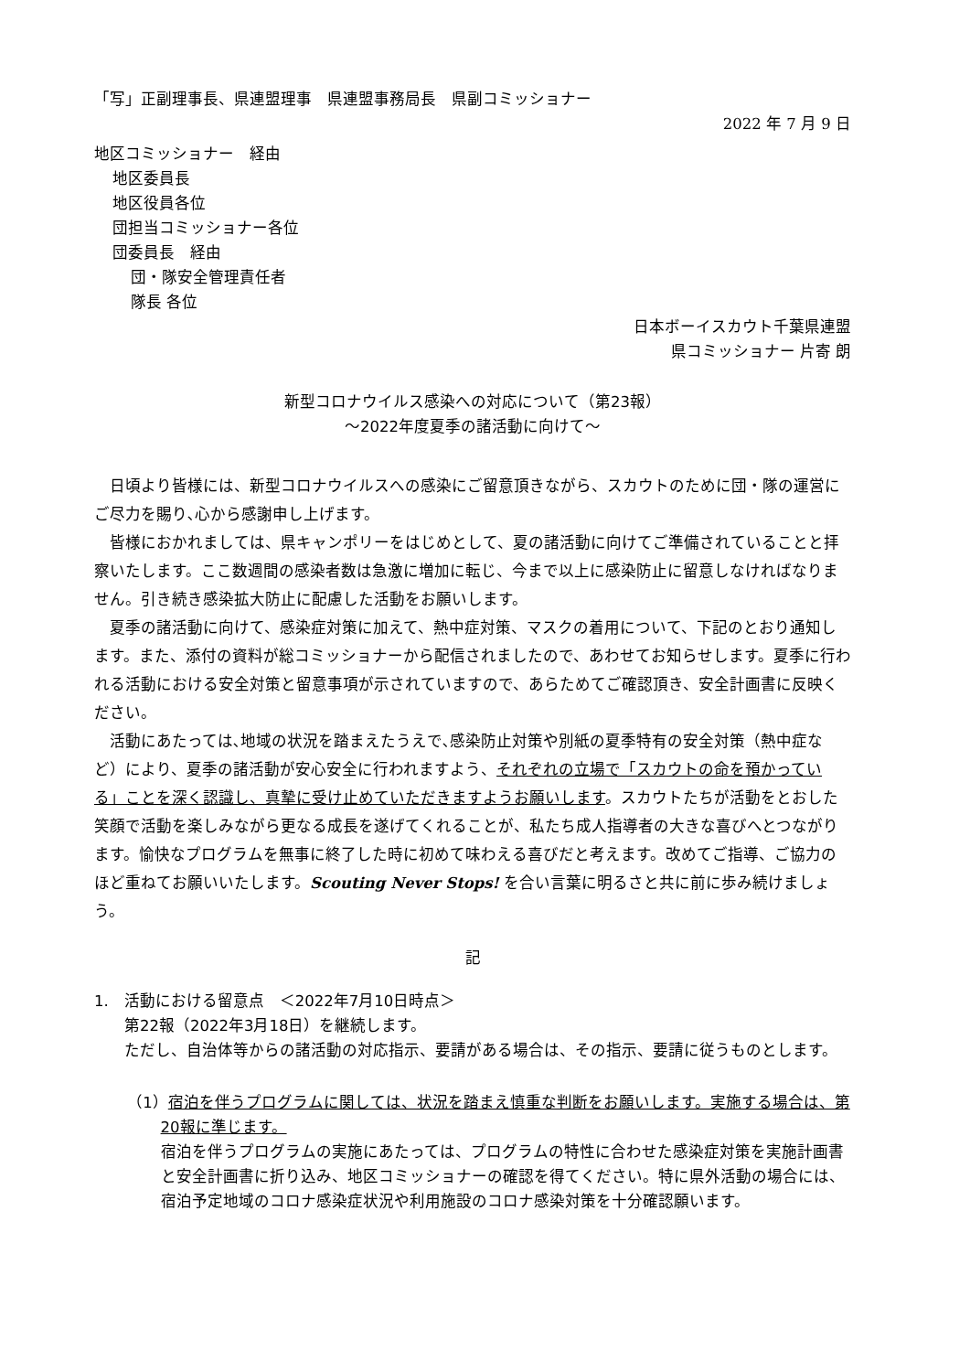「写」正副理事長、県連盟理事　県連盟事務局長　県副コミッショナー
2022 年 7 月 9 日
地区コミッショナー　経由
地区委員長
地区役員各位
団担当コミッショナー各位
団委員長　経由
団・隊安全管理責任者
隊長 各位
日本ボーイスカウト千葉県連盟
県コミッショナー 片寄 朗
新型コロナウイルス感染への対応について（第23報）
～2022年度夏季の諸活動に向けて～
日頃より皆様には、新型コロナウイルスへの感染にご留意頂きながら、スカウトのために団・隊の運営にご尽力を賜り､心から感謝申し上げます。
皆様におかれましては、県キャンポリーをはじめとして、夏の諸活動に向けてご準備されていることと拝察いたします。ここ数週間の感染者数は急激に増加に転じ、今まで以上に感染防止に留意しなければなりません。引き続き感染拡大防止に配慮した活動をお願いします。
夏季の諸活動に向けて、感染症対策に加えて、熱中症対策、マスクの着用について、下記のとおり通知します。また、添付の資料が総コミッショナーから配信されましたので、あわせてお知らせします。夏季に行われる活動における安全対策と留意事項が示されていますので、あらためてご確認頂き、安全計画書に反映ください。
活動にあたっては､地域の状況を踏まえたうえで､感染防止対策や別紙の夏季特有の安全対策（熱中症など）により、夏季の諸活動が安心安全に行われますよう、それぞれの立場で「スカウトの命を預かっている」ことを深く認識し、真摯に受け止めていただきますようお願いします。スカウトたちが活動をとおした笑顔で活動を楽しみながら更なる成長を遂げてくれることが、私たち成人指導者の大きな喜びへとつながります。愉快なプログラムを無事に終了した時に初めて味わえる喜びだと考えます。改めてご指導、ご協力のほど重ねてお願いいたします。Scouting Never Stops! を合い言葉に明るさと共に前に歩み続けましょう。
記
1.　活動における留意点　＜2022年7月10日時点＞
第22報（2022年3月18日）を継続します。
ただし、自治体等からの諸活動の対応指示、要請がある場合は、その指示、要請に従うものとします。
（1）宿泊を伴うプログラムに関しては、状況を踏まえ慎重な判断をお願いします。実施する場合は、第20報に準じます。
宿泊を伴うプログラムの実施にあたっては、プログラムの特性に合わせた感染症対策を実施計画書と安全計画書に折り込み、地区コミッショナーの確認を得てください。特に県外活動の場合には、宿泊予定地域のコロナ感染症状況や利用施設のコロナ感染対策を十分確認願います。